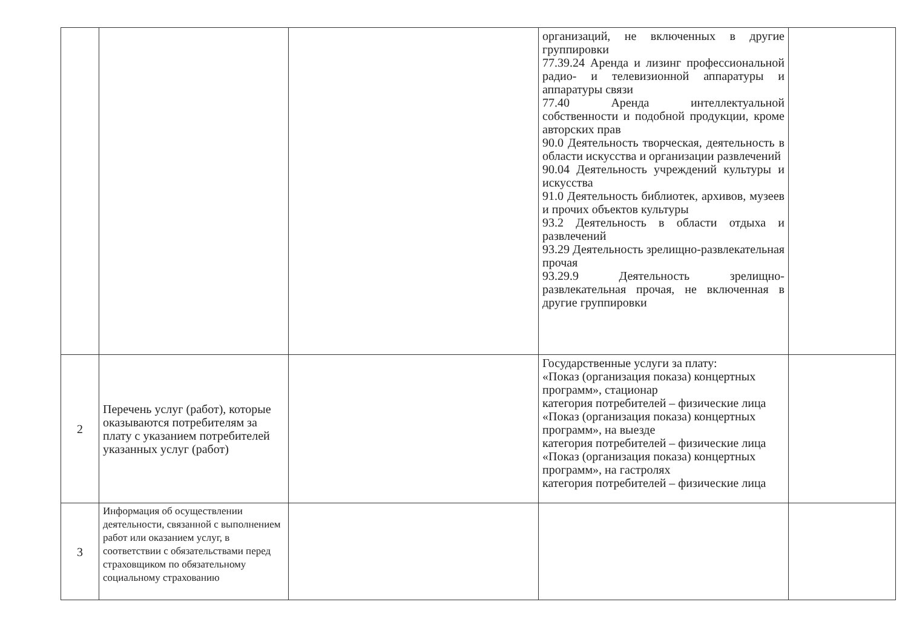| | | | организаций, не включенных в другие группировки 77.39.24 Аренда и лизинг профессиональной радио- и телевизионной аппаратуры и аппаратуры связи 77.40 Аренда интеллектуальной собственности и подобной продукции, кроме авторских прав 90.0 Деятельность творческая, деятельность в области искусства и организации развлечений 90.04 Деятельность учреждений культуры и искусства 91.0 Деятельность библиотек, архивов, музеев и прочих объектов культуры 93.2 Деятельность в области отдыха и развлечений 93.29 Деятельность зрелищно-развлекательная прочая 93.29.9 Деятельность зрелищно-развлекательная прочая, не включенная в другие группировки | |
| 2 | Перечень услуг (работ), которые оказываются потребителям за плату с указанием потребителей указанных услуг (работ) | | Государственные услуги за плату: «Показ (организация показа) концертных программ», стационар категория потребителей – физические лица «Показ (организация показа) концертных программ», на выезде категория потребителей – физические лица «Показ (организация показа) концертных программ», на гастролях категория потребителей – физические лица | |
| 3 | Информация об осуществлении деятельности, связанной с выполнением работ или оказанием услуг, в соответствии с обязательствами перед страховщиком по обязательному социальному страхованию | | | |